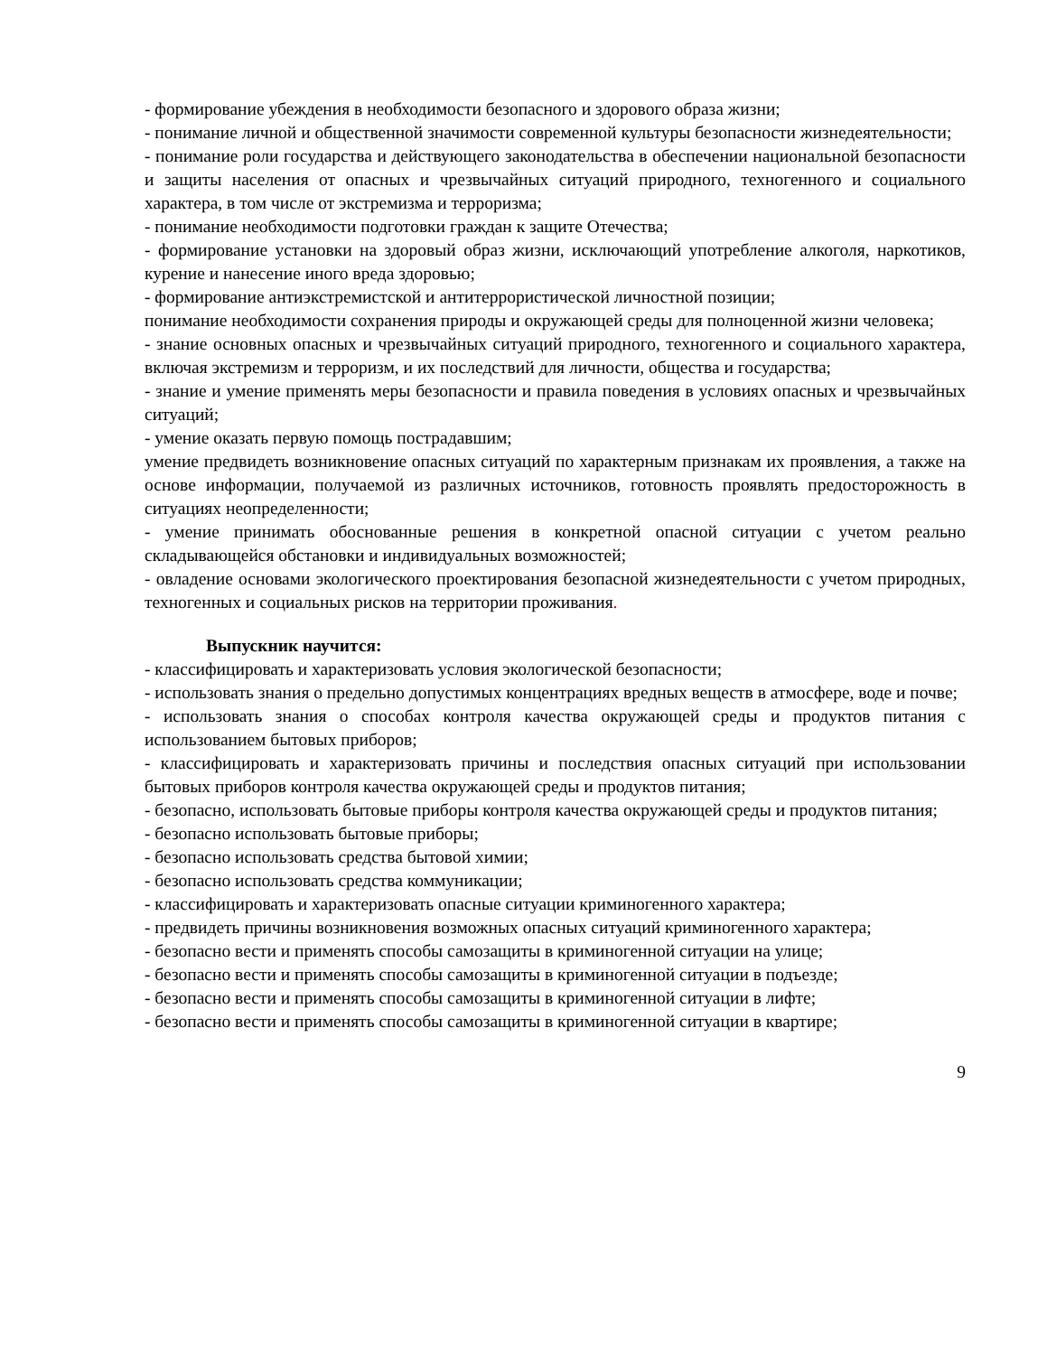- формирование убеждения в необходимости безопасного и здорового образа жизни;
- понимание личной и общественной значимости современной культуры безопасности жизнедеятельности;
- понимание роли государства и действующего законодательства в обеспечении национальной безопасности и защиты населения от опасных и чрезвычайных ситуаций природного, техногенного и социального характера, в том числе от экстремизма и терроризма;
- понимание необходимости подготовки граждан к защите Отечества;
- формирование установки на здоровый образ жизни, исключающий употребление алкоголя, наркотиков, курение и нанесение иного вреда здоровью;
- формирование антиэкстремистской и антитеррористической личностной позиции;
понимание необходимости сохранения природы и окружающей среды для полноценной жизни человека;
- знание основных опасных и чрезвычайных ситуаций природного, техногенного и социального характера, включая экстремизм и терроризм, и их последствий для личности, общества и государства;
- знание и умение применять меры безопасности и правила поведения в условиях опасных и чрезвычайных ситуаций;
- умение оказать первую помощь пострадавшим;
умение предвидеть возникновение опасных ситуаций по характерным признакам их проявления, а также на основе информации, получаемой из различных источников, готовность проявлять предосторожность в ситуациях неопределенности;
- умение принимать обоснованные решения в конкретной опасной ситуации с учетом реально складывающейся обстановки и индивидуальных возможностей;
- овладение основами экологического проектирования безопасной жизнедеятельности с учетом природных, техногенных и социальных рисков на территории проживания.
Выпускник научится:
- классифицировать и характеризовать условия экологической безопасности;
- использовать знания о предельно допустимых концентрациях вредных веществ в атмосфере, воде и почве;
- использовать знания о способах контроля качества окружающей среды и продуктов питания с использованием бытовых приборов;
- классифицировать и характеризовать причины и последствия опасных ситуаций при использовании бытовых приборов контроля качества окружающей среды и продуктов питания;
- безопасно, использовать бытовые приборы контроля качества окружающей среды и продуктов питания;
- безопасно использовать бытовые приборы;
- безопасно использовать средства бытовой химии;
- безопасно использовать средства коммуникации;
- классифицировать и характеризовать опасные ситуации криминогенного характера;
- предвидеть причины возникновения возможных опасных ситуаций криминогенного характера;
- безопасно вести и применять способы самозащиты в криминогенной ситуации на улице;
- безопасно вести и применять способы самозащиты в криминогенной ситуации в подъезде;
- безопасно вести и применять способы самозащиты в криминогенной ситуации в лифте;
- безопасно вести и применять способы самозащиты в криминогенной ситуации в квартире;
9